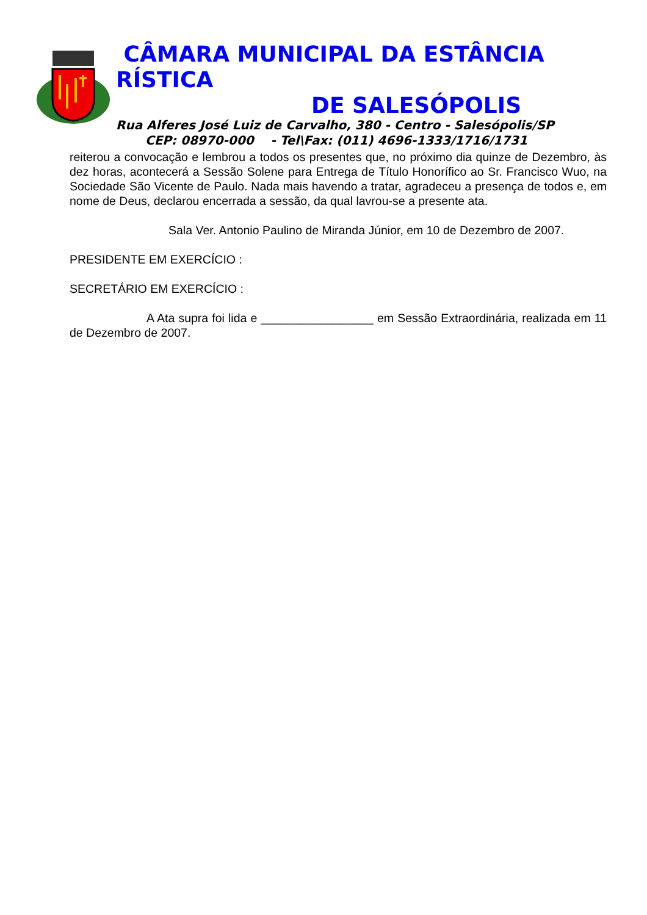CÂMARA MUNICIPAL DA ESTÂNCIA RÍSTICA
DE SALESÓPOLIS
Rua Alferes José Luiz de Carvalho, 380 - Centro - Salesópolis/SP
CEP: 08970-000 - Tel\Fax: (011) 4696-1333/1716/1731
reiterou a convocação e lembrou a todos os presentes que, no próximo dia quinze de Dezembro, às dez horas, acontecerá a Sessão Solene para Entrega de Título Honorífico ao Sr. Francisco Wuo, na Sociedade São Vicente de Paulo. Nada mais havendo a tratar, agradeceu a presença de todos e, em nome de Deus, declarou encerrada a sessão, da qual lavrou-se a presente ata.
Sala Ver. Antonio Paulino de Miranda Júnior, em 10 de Dezembro de 2007.
PRESIDENTE EM EXERCÍCIO :
SECRETÁRIO EM EXERCÍCIO :
A Ata supra foi lida e _________________ em Sessão Extraordinária, realizada em 11 de Dezembro de 2007.